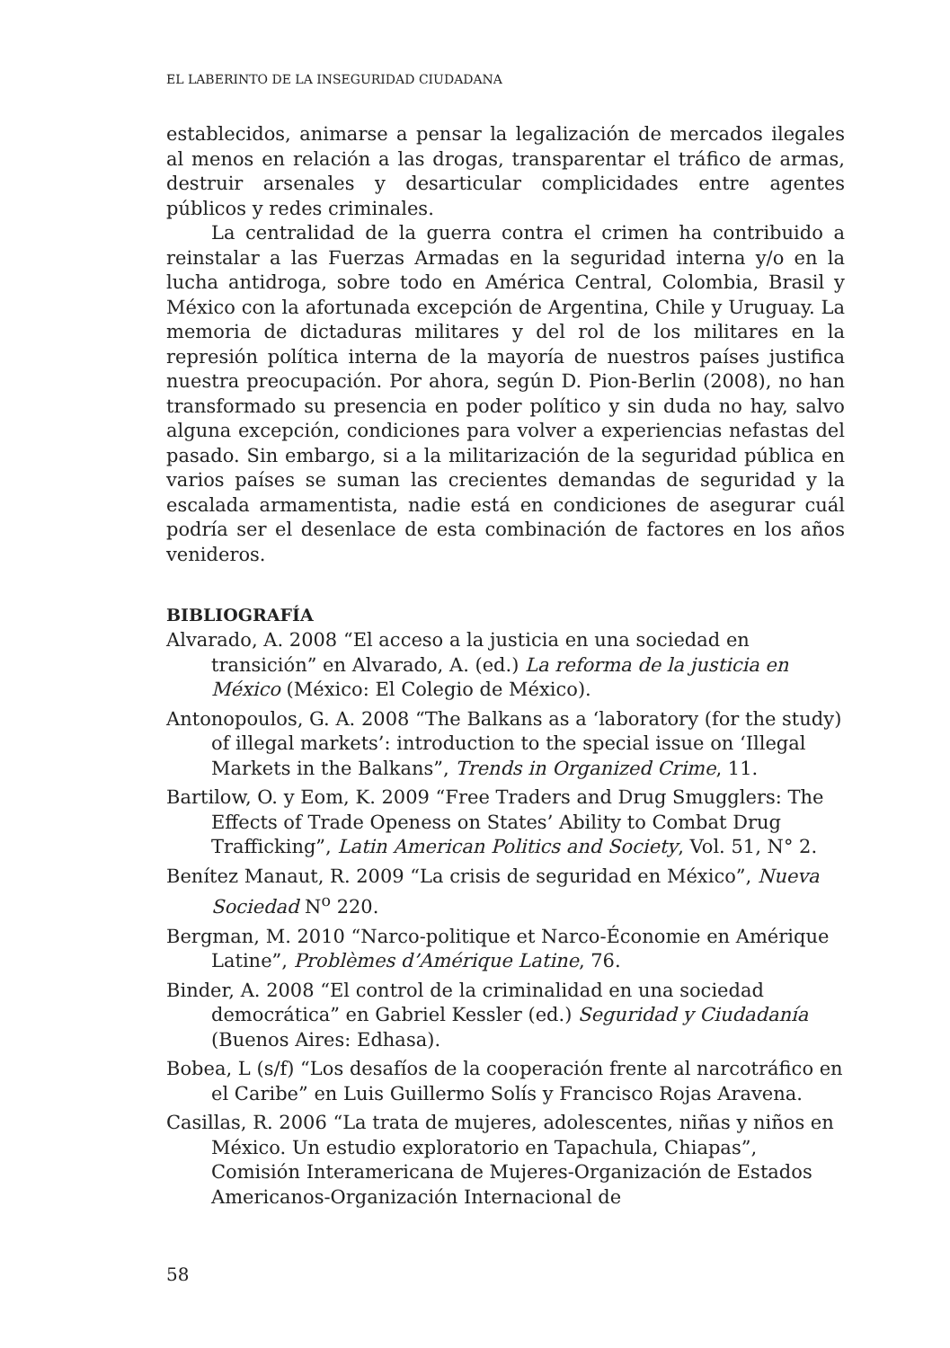EL LABERINTO DE LA INSEGURIDAD CIUDADANA
establecidos, animarse a pensar la legalización de mercados ilegales al menos en relación a las drogas, transparentar el tráfico de armas, destruir arsenales y desarticular complicidades entre agentes públicos y redes criminales.
La centralidad de la guerra contra el crimen ha contribuido a reinstalar a las Fuerzas Armadas en la seguridad interna y/o en la lucha antidroga, sobre todo en América Central, Colombia, Brasil y México con la afortunada excepción de Argentina, Chile y Uruguay. La memoria de dictaduras militares y del rol de los militares en la represión política interna de la mayoría de nuestros países justifica nuestra preocupación. Por ahora, según D. Pion-Berlin (2008), no han transformado su presencia en poder político y sin duda no hay, salvo alguna excepción, condiciones para volver a experiencias nefastas del pasado. Sin embargo, si a la militarización de la seguridad pública en varios países se suman las crecientes demandas de seguridad y la escalada armamentista, nadie está en condiciones de asegurar cuál podría ser el desenlace de esta combinación de factores en los años venideros.
BIBLIOGRAFÍA
Alvarado, A. 2008 “El acceso a la justicia en una sociedad en transición” en Alvarado, A. (ed.) La reforma de la justicia en México (México: El Colegio de México).
Antonopoulos, G. A. 2008 “The Balkans as a ‘laboratory (for the study) of illegal markets’: introduction to the special issue on ‘Illegal Markets in the Balkans”, Trends in Organized Crime, 11.
Bartilow, O. y Eom, K. 2009 “Free Traders and Drug Smugglers: The Effects of Trade Openess on States’ Ability to Combat Drug Trafficking”, Latin American Politics and Society, Vol. 51, N° 2.
Benítez Manaut, R. 2009 “La crisis de seguridad en México”, Nueva Sociedad N<sup>o</sup> 220.
Bergman, M. 2010 “Narco-politique et Narco-Économie en Amérique Latine”, Problèmes d’Amérique Latine, 76.
Binder, A. 2008 “El control de la criminalidad en una sociedad democrática” en Gabriel Kessler (ed.) Seguridad y Ciudadanía (Buenos Aires: Edhasa).
Bobea, L (s/f) “Los desafíos de la cooperación frente al narcotráfico en el Caribe” en Luis Guillermo Solís y Francisco Rojas Aravena.
Casillas, R. 2006 “La trata de mujeres, adolescentes, niñas y niños en México. Un estudio exploratorio en Tapachula, Chiapas”, Comisión Interamericana de Mujeres-Organización de Estados Americanos-Organización Internacional de
58